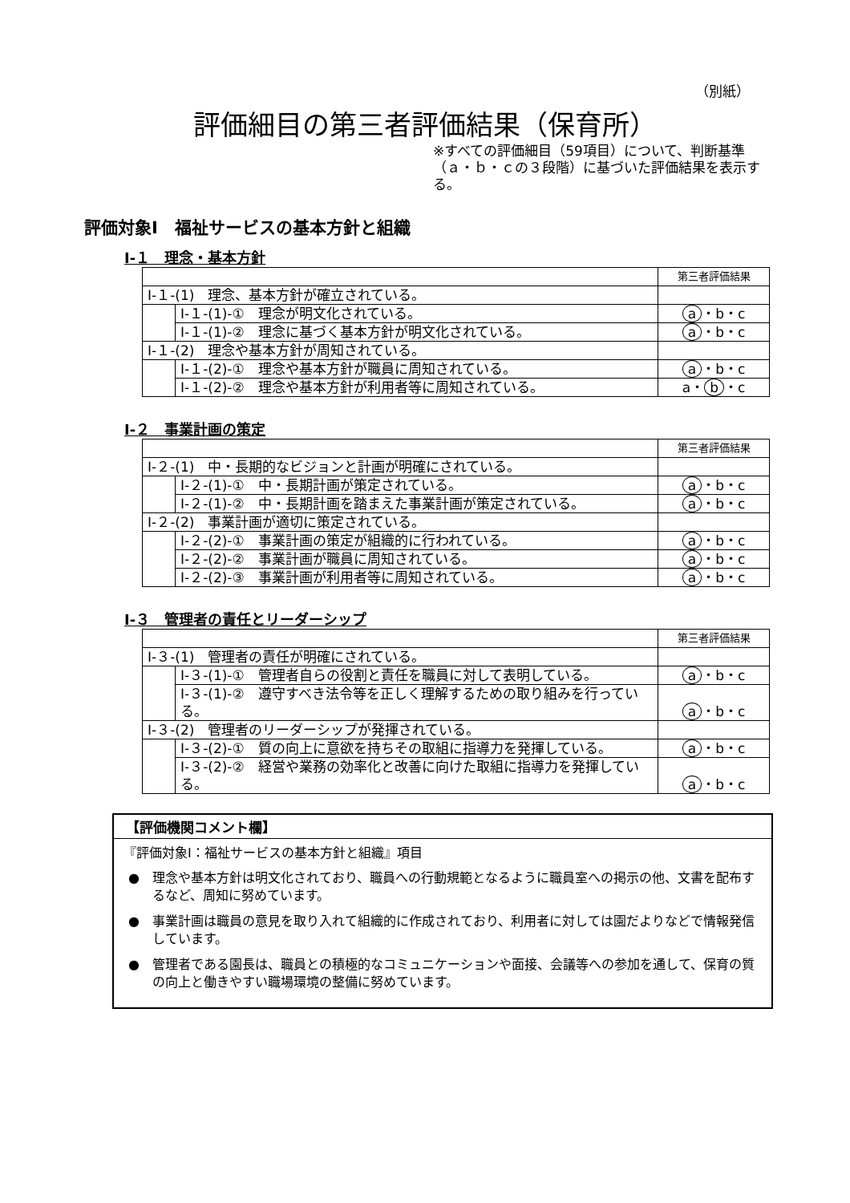（別紙）
評価細目の第三者評価結果（保育所）
※すべての評価細目（59項目）について、判断基準（ａ・ｂ・ｃの３段階）に基づいた評価結果を表示する。
評価対象Ⅰ　福祉サービスの基本方針と組織
Ⅰ-１　理念・基本方針
| | | 第三者評価結果 |
| Ⅰ-１-(1) 理念、基本方針が確立されている。 | | |
| | Ⅰ-１-(1)-① 理念が明文化されている。 | a ・b・c |
| | Ⅰ-１-(1)-② 理念に基づく基本方針が明文化されている。 | a ・b・c |
| Ⅰ-１-(2) 理念や基本方針が周知されている。 | | |
| | Ⅰ-１-(2)-① 理念や基本方針が職員に周知されている。 | a ・b・c |
| | Ⅰ-１-(2)-② 理念や基本方針が利用者等に周知されている。 | a・ b ・c |
Ⅰ-２　事業計画の策定
| | | 第三者評価結果 |
| Ⅰ-２-(1) 中・長期的なビジョンと計画が明確にされている。 | | |
| | Ⅰ-２-(1)-① 中・長期計画が策定されている。 | a ・b・c |
| | Ⅰ-２-(1)-② 中・長期計画を踏まえた事業計画が策定されている。 | a ・b・c |
| Ⅰ-２-(2) 事業計画が適切に策定されている。 | | |
| | Ⅰ-２-(2)-① 事業計画の策定が組織的に行われている。 | a ・b・c |
| | Ⅰ-２-(2)-② 事業計画が職員に周知されている。 | a ・b・c |
| | Ⅰ-２-(2)-③ 事業計画が利用者等に周知されている。 | a ・b・c |
Ⅰ-３　管理者の責任とリーダーシップ
| | | 第三者評価結果 |
| Ⅰ-３-(1) 管理者の責任が明確にされている。 | | |
| | Ⅰ-３-(1)-① 管理者自らの役割と責任を職員に対して表明している。 | a ・b・c |
| | Ⅰ-３-(1)-② 遵守すべき法令等を正しく理解するための取り組みを行っている。 | a ・b・c |
| Ⅰ-３-(2) 管理者のリーダーシップが発揮されている。 | | |
| | Ⅰ-３-(2)-① 質の向上に意欲を持ちその取組に指導力を発揮している。 | a ・b・c |
| | Ⅰ-３-(2)-② 経営や業務の効率化と改善に向けた取組に指導力を発揮している。 | a ・b・c |
【評価機関コメント欄】
『評価対象Ⅰ：福祉サービスの基本方針と組織』項目
●　理念や基本方針は明文化されており、職員への行動規範となるように職員室への掲示の他、文書を配布するなど、周知に努めています。
●　事業計画は職員の意見を取り入れて組織的に作成されており、利用者に対しては園だよりなどで情報発信しています。
●　管理者である園長は、職員との積極的なコミュニケーションや面接、会議等への参加を通して、保育の質の向上と働きやすい職場環境の整備に努めています。